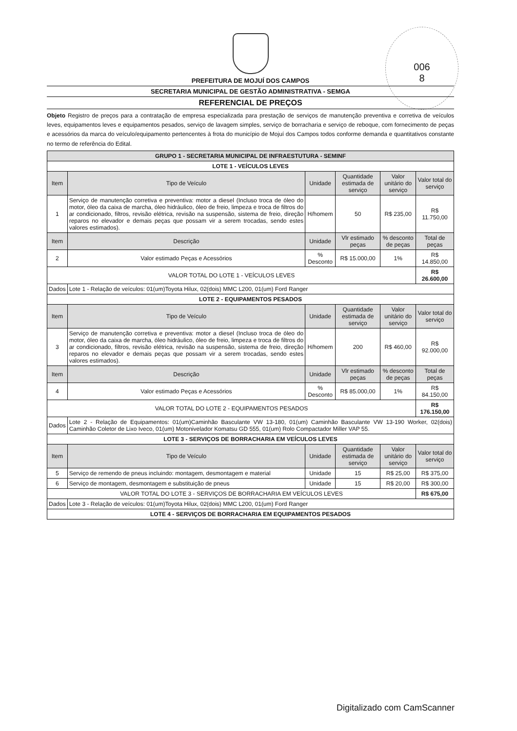006
8
PREFEITURA DE MOJUÍ DOS CAMPOS
SECRETARIA MUNICIPAL DE GESTÃO ADMINISTRATIVA - SEMGA
REFERENCIAL DE PREÇOS
Objeto Registro de preços para a contratação de empresa especializada para prestação de serviços de manutenção preventiva e corretiva de veículos leves, equipamentos leves e equipamentos pesados, serviço de lavagem simples, serviço de borracharia e serviço de reboque, com fornecimento de peças e acessórios da marca do veículo/equipamento pertencentes à frota do município de Mojuí dos Campos todos conforme demanda e quantitativos constante no termo de referência do Edital.
| GRUPO 1 - SECRETARIA MUNICIPAL DE INFRAESTUTURA - SEMINF | | | | | |
| --- | --- | --- | --- | --- | --- |
| LOTE 1 - VEÍCULOS LEVES | | | | | |
| Item | Tipo de Veículo | Unidade | Quantidade estimada de serviço | Valor unitário do serviço | Valor total do serviço |
| 1 | Serviço de manutenção corretiva e preventiva: motor a diesel (Incluso troca de óleo do motor, óleo da caixa de marcha, óleo hidráulico, óleo de freio, limpeza e troca de filtros do ar condicionado, filtros, revisão elétrica, revisão na suspensão, sistema de freio, direção reparos no elevador e demais peças que possam vir a serem trocadas, sendo estes valores estimados). | H/homem | 50 | R$ 235,00 | R$ 11.750,00 |
| Item | Descrição | Unidade | Vlr estimado peças | % desconto de peças | Total de peças |
| 2 | Valor estimado Peças e Acessórios | % Desconto | R$ 15.000,00 | 1% | R$ 14.850,00 |
| VALOR TOTAL DO LOTE 1 - VEÍCULOS LEVES | | | | | R$ 26.600,00 |
| Dados | Lote 1 - Relação de veículos: 01(um)Toyota Hilux, 02(dois) MMC L200, 01(um) Ford Ranger | | | | |
| LOTE 2 - EQUIPAMENTOS PESADOS | | | | | |
| Item | Tipo de Veículo | Unidade | Quantidade estimada de serviço | Valor unitário do serviço | Valor total do serviço |
| 3 | Serviço de manutenção corretiva e preventiva: motor a diesel (Incluso troca de óleo do motor, óleo da caixa de marcha, óleo hidráulico, óleo de freio, limpeza e troca de filtros do ar condicionado, filtros, revisão elétrica, revisão na suspensão, sistema de freio, direção reparos no elevador e demais peças que possam vir a serem trocadas, sendo estes valores estimados). | H/homem | 200 | R$ 460,00 | R$ 92.000,00 |
| Item | Descrição | Unidade | Vlr estimado peças | % desconto de peças | Total de peças |
| 4 | Valor estimado Peças e Acessórios | % Desconto | R$ 85.000,00 | 1% | R$ 84.150,00 |
| VALOR TOTAL DO LOTE 2 - EQUIPAMENTOS PESADOS | | | | | R$ 176.150,00 |
| Dados | Lote 2 - Relação de Equipamentos: 01(um)Caminhão Basculante VW 13-180, 01(um) Caminhão Basculante VW 13-190 Worker, 02(dois) Caminhão Coletor de Lixo Iveco, 01(um) Motonivelador Komatsu GD 555, 01(um) Rolo Compactador Miller VAP 55. | | | | |
| LOTE 3 - SERVIÇOS DE BORRACHARIA EM VEÍCULOS LEVES | | | | | |
| Item | Tipo de Veículo | Unidade | Quantidade estimada de serviço | Valor unitário do serviço | Valor total do serviço |
| 5 | Serviço de remendo de pneus incluindo: montagem, desmontagem e material | Unidade | 15 | R$ 25,00 | R$ 375,00 |
| 6 | Serviço de montagem, desmontagem e substituição de pneus | Unidade | 15 | R$ 20,00 | R$ 300,00 |
| VALOR TOTAL DO LOTE 3 - SERVIÇOS DE BORRACHARIA EM VEÍCULOS LEVES | | | | | R$ 675,00 |
| Dados | Lote 3 - Relação de veículos: 01(um)Toyota Hilux, 02(dois) MMC L200, 01(um) Ford Ranger | | | | |
| LOTE 4 - SERVIÇOS DE BORRACHARIA EM EQUIPAMENTOS PESADOS | | | | | |
Digitalizado com CamScanner